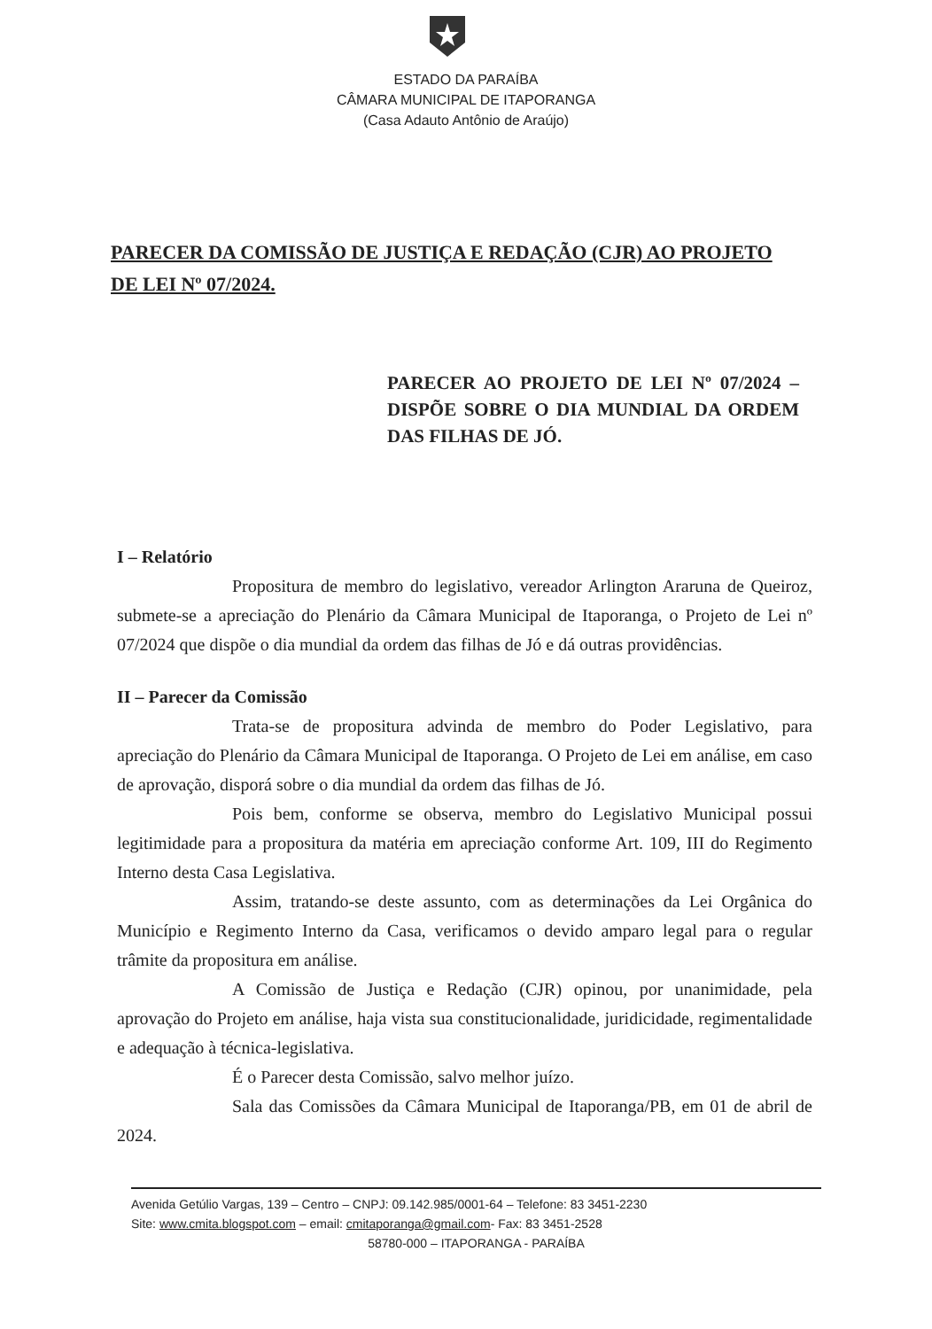ESTADO DA PARAÍBA
CÂMARA MUNICIPAL DE ITAPORANGA
(Casa Adauto Antônio de Araújo)
PARECER DA COMISSÃO DE JUSTIÇA E REDAÇÃO (CJR) AO PROJETO DE LEI Nº 07/2024.
PARECER AO PROJETO DE LEI Nº 07/2024 – DISPÕE SOBRE O DIA MUNDIAL DA ORDEM DAS FILHAS DE JÓ.
I – Relatório
Propositura de membro do legislativo, vereador Arlington Araruna de Queiroz, submete-se a apreciação do Plenário da Câmara Municipal de Itaporanga, o Projeto de Lei nº 07/2024 que dispõe o dia mundial da ordem das filhas de Jó e dá outras providências.
II – Parecer da Comissão
Trata-se de propositura advinda de membro do Poder Legislativo, para apreciação do Plenário da Câmara Municipal de Itaporanga. O Projeto de Lei em análise, em caso de aprovação, disporá sobre o dia mundial da ordem das filhas de Jó.
Pois bem, conforme se observa, membro do Legislativo Municipal possui legitimidade para a propositura da matéria em apreciação conforme Art. 109, III do Regimento Interno desta Casa Legislativa.
Assim, tratando-se deste assunto, com as determinações da Lei Orgânica do Município e Regimento Interno da Casa, verificamos o devido amparo legal para o regular trâmite da propositura em análise.
A Comissão de Justiça e Redação (CJR) opinou, por unanimidade, pela aprovação do Projeto em análise, haja vista sua constitucionalidade, juridicidade, regimentalidade e adequação à técnica-legislativa.
É o Parecer desta Comissão, salvo melhor juízo.
Sala das Comissões da Câmara Municipal de Itaporanga/PB, em 01 de abril de 2024.
Avenida Getúlio Vargas, 139 – Centro – CNPJ: 09.142.985/0001-64 – Telefone: 83 3451-2230
Site: www.cmita.blogspot.com – email: cmitaporanga@gmail.com- Fax: 83 3451-2528
58780-000 – ITAPORANGA - PARAÍBA